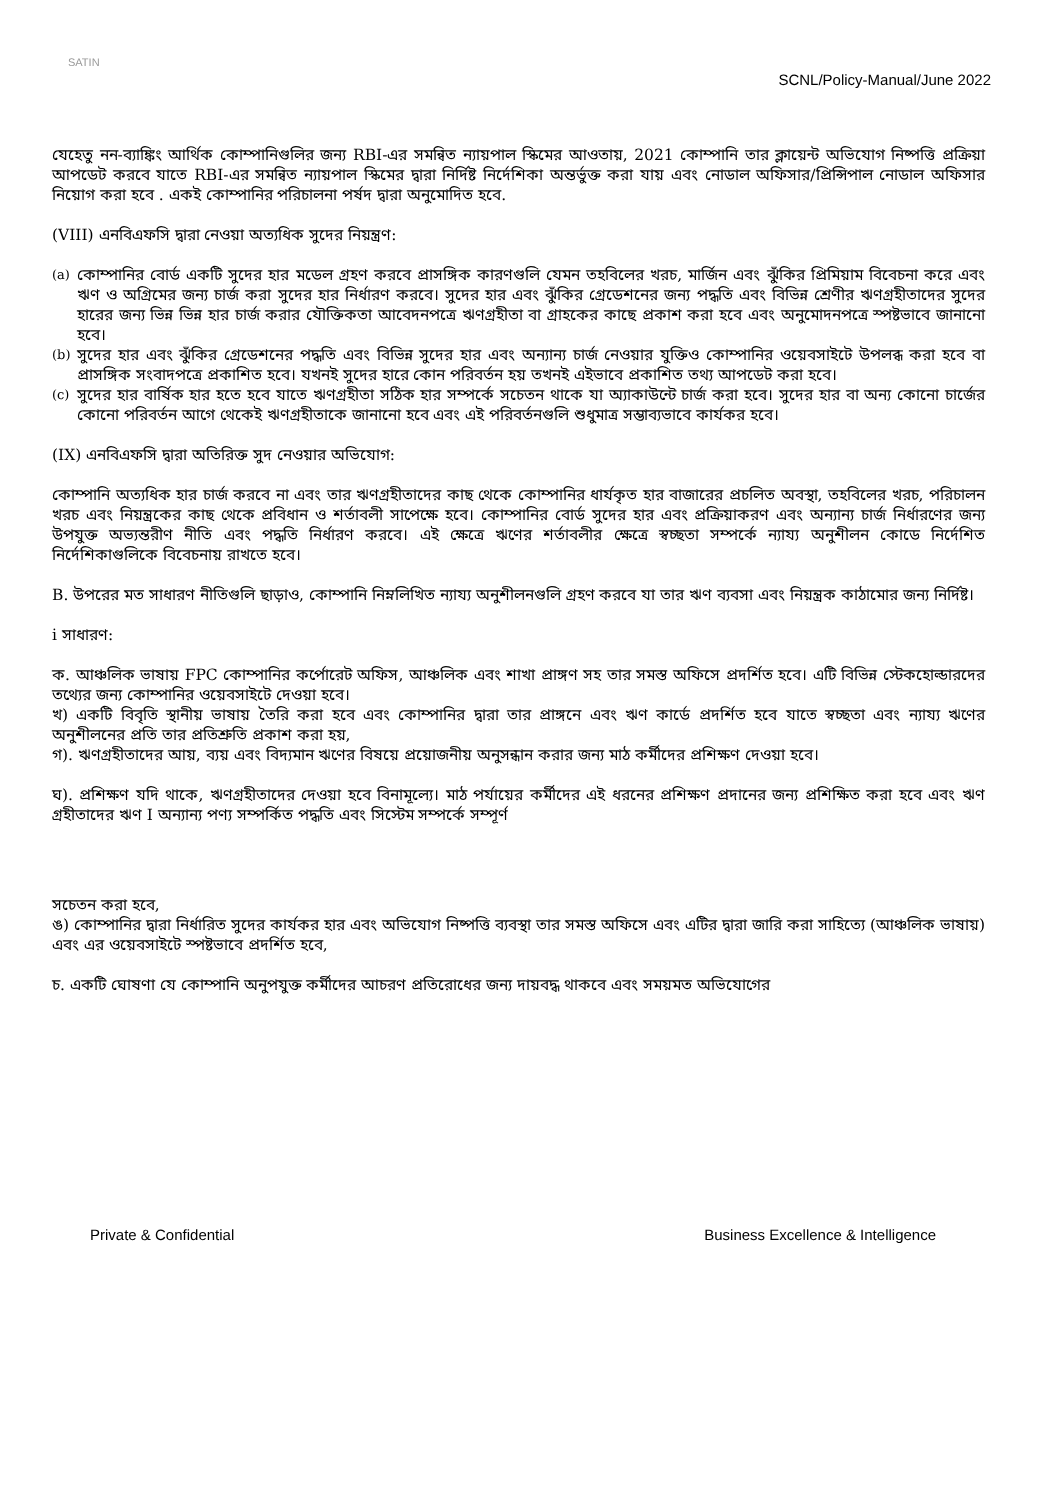SATIN
SCNL/Policy-Manual/June 2022
যেহেতু নন-ব্যাঙ্কিং আর্থিক কোম্পানিগুলির জন্য RBI-এর সমন্বিত ন্যায়পাল স্কিমের আওতায়, 2021 কোম্পানি তার ক্লায়েন্ট অভিযোগ নিষ্পত্তি প্রক্রিয়া আপডেট করবে যাতে RBI-এর সমন্বিত ন্যায়পাল স্কিমের দ্বারা নির্দিষ্ট নির্দেশিকা অন্তর্ভুক্ত করা যায় এবং নোডাল অফিসার/প্রিন্সিপাল নোডাল অফিসার নিয়োগ করা হবে . একই কোম্পানির পরিচালনা পর্ষদ দ্বারা অনুমোদিত হবে.
(VIII) এনবিএফসি দ্বারা নেওয়া অত্যধিক সুদের নিয়ন্ত্রণ:
(a) কোম্পানির বোর্ড একটি সুদের হার মডেল গ্রহণ করবে প্রাসঙ্গিক কারণগুলি যেমন তহবিলের খরচ, মার্জিন এবং ঝুঁকির প্রিমিয়াম বিবেচনা করে এবং ঋণ ও অগ্রিমের জন্য চার্জ করা সুদের হার নির্ধারণ করবে। সুদের হার এবং ঝুঁকির গ্রেডেশনের জন্য পদ্ধতি এবং বিভিন্ন শ্রেণীর ঋণগ্রহীতাদের সুদের হারের জন্য ভিন্ন ভিন্ন হার চার্জ করার যৌক্তিকতা আবেদনপত্রে ঋণগ্রহীতা বা গ্রাহকের কাছে প্রকাশ করা হবে এবং অনুমোদনপত্রে স্পষ্টভাবে জানানো হবে।
(b) সুদের হার এবং ঝুঁকির গ্রেডেশনের পদ্ধতি এবং বিভিন্ন সুদের হার এবং অন্যান্য চার্জ নেওয়ার যুক্তিও কোম্পানির ওয়েবসাইটে উপলব্ধ করা হবে বা প্রাসঙ্গিক সংবাদপত্রে প্রকাশিত হবে। যখনই সুদের হারে কোন পরিবর্তন হয় তখনই এইভাবে প্রকাশিত তথ্য আপডেট করা হবে।
(c) সুদের হার বার্ষিক হার হতে হবে যাতে ঋণগ্রহীতা সঠিক হার সম্পর্কে সচেতন থাকে যা অ্যাকাউন্টে চার্জ করা হবে। সুদের হার বা অন্য কোনো চার্জের কোনো পরিবর্তন আগে থেকেই ঋণগ্রহীতাকে জানানো হবে এবং এই পরিবর্তনগুলি শুধুমাত্র সম্ভাব্যভাবে কার্যকর হবে।
(IX) এনবিএফসি দ্বারা অতিরিক্ত সুদ নেওয়ার অভিযোগ:
কোম্পানি অত্যধিক হার চার্জ করবে না এবং তার ঋণগ্রহীতাদের কাছ থেকে কোম্পানির ধার্যকৃত হার বাজারের প্রচলিত অবস্থা, তহবিলের খরচ, পরিচালন খরচ এবং নিয়ন্ত্রকের কাছ থেকে প্রবিধান ও শর্তাবলী সাপেক্ষে হবে। কোম্পানির বোর্ড সুদের হার এবং প্রক্রিয়াকরণ এবং অন্যান্য চার্জ নির্ধারণের জন্য উপযুক্ত অভ্যন্তরীণ নীতি এবং পদ্ধতি নির্ধারণ করবে। এই ক্ষেত্রে ঋণের শর্তাবলীর ক্ষেত্রে স্বচ্ছতা সম্পর্কে ন্যায্য অনুশীলন কোডে নির্দেশিত নির্দেশিকাগুলিকে বিবেচনায় রাখতে হবে।
B. উপরের মত সাধারণ নীতিগুলি ছাড়াও, কোম্পানি নিম্নলিখিত ন্যায্য অনুশীলনগুলি গ্রহণ করবে যা তার ঋণ ব্যবসা এবং নিয়ন্ত্রক কাঠামোর জন্য নির্দিষ্ট।
i সাধারণ:
ক. আঞ্চলিক ভাষায় FPC কোম্পানির কর্পোরেট অফিস, আঞ্চলিক এবং শাখা প্রাঙ্গণ সহ তার সমস্ত অফিসে প্রদর্শিত হবে। এটি বিভিন্ন স্টেকহোল্ডারদের তথ্যের জন্য কোম্পানির ওয়েবসাইটে দেওয়া হবে।
খ) একটি বিবৃতি স্থানীয় ভাষায় তৈরি করা হবে এবং কোম্পানির দ্বারা তার প্রাঙ্গনে এবং ঋণ কার্ডে প্রদর্শিত হবে যাতে স্বচ্ছতা এবং ন্যায্য ঋণের অনুশীলনের প্রতি তার প্রতিশ্রুতি প্রকাশ করা হয়,
গ). ঋণগ্রহীতাদের আয়, ব্যয় এবং বিদ্যমান ঋণের বিষয়ে প্রয়োজনীয় অনুসন্ধান করার জন্য মাঠ কর্মীদের প্রশিক্ষণ দেওয়া হবে।
ঘ). প্রশিক্ষণ যদি থাকে, ঋণগ্রহীতাদের দেওয়া হবে বিনামূল্যে। মাঠ পর্যায়ের কর্মীদের এই ধরনের প্রশিক্ষণ প্রদানের জন্য প্রশিক্ষিত করা হবে এবং ঋণ গ্রহীতাদের ঋণ I অন্যান্য পণ্য সম্পর্কিত পদ্ধতি এবং সিস্টেম সম্পর্কে সম্পূর্ণ
সচেতন করা হবে,
ঙ) কোম্পানির দ্বারা নির্ধারিত সুদের কার্যকর হার এবং অভিযোগ নিষ্পত্তি ব্যবস্থা তার সমস্ত অফিসে এবং এটির দ্বারা জারি করা সাহিত্যে (আঞ্চলিক ভাষায়) এবং এর ওয়েবসাইটে স্পষ্টভাবে প্রদর্শিত হবে,
চ. একটি ঘোষণা যে কোম্পানি অনুপযুক্ত কর্মীদের আচরণ প্রতিরোধের জন্য দায়বদ্ধ থাকবে এবং সময়মত অভিযোগের
Private & Confidential Business Excellence & Intelligence